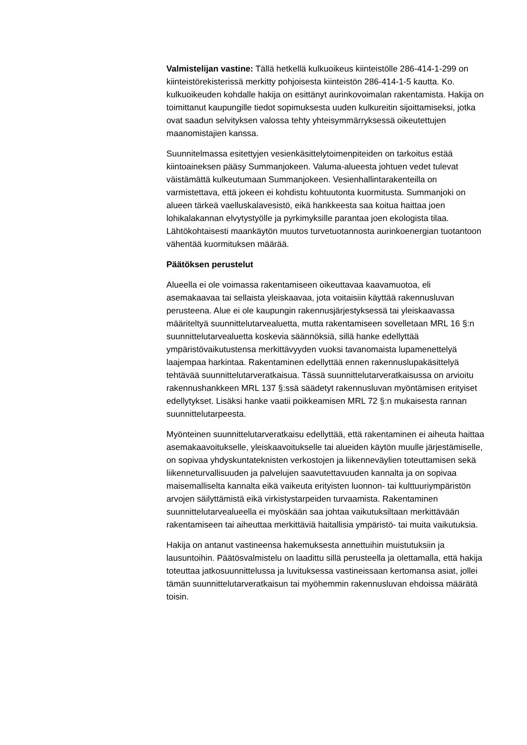Valmistelijan vastine: Tällä hetkellä kulkuoikeus kiinteistölle 286-414-1-299 on kiinteistörekisterissä merkitty pohjoisesta kiinteistön 286-414-1-5 kautta. Ko. kulkuoikeuden kohdalle hakija on esittänyt aurinkovoimalan rakentamista. Hakija on toimittanut kaupungille tiedot sopimuksesta uuden kulkureitin sijoittamiseksi, jotka ovat saadun selvityksen valossa tehty yhteisymmärryksessä oikeutettujen maanomistajien kanssa.
Suunnitelmassa esitettyjen vesienkäsittelytoimenpiteiden on tarkoitus estää kiintoaineksen pääsy Summanjokeen. Valuma-alueesta johtuen vedet tulevat väistämättä kulkeutumaan Summanjokeen. Vesienhallintarakenteilla on varmistettava, että jokeen ei kohdistu kohtuutonta kuormitusta. Summanjoki on alueen tärkeä vaelluskalavesistö, eikä hankkeesta saa koitua haittaa joen lohikalakannan elvytystyölle ja pyrkimyksille parantaa joen ekologista tilaa. Lähtökohtaisesti maankäytön muutos turvetuotannosta aurinkoenergian tuotantoon vähentää kuormituksen määrää.
Päätöksen perustelut
Alueella ei ole voimassa rakentamiseen oikeuttavaa kaavamuotoa, eli asemakaavaa tai sellaista yleiskaavaa, jota voitaisiin käyttää rakennusluvan perusteena. Alue ei ole kaupungin rakennusjärjestyksessä tai yleiskaavassa määriteltyä suunnittelutarvealuetta, mutta rakentamiseen sovelletaan MRL 16 §:n suunnittelutarvealuetta koskevia säännöksiä, sillä hanke edellyttää ympäristövaikutustensa merkittävyyden vuoksi tavanomaista lupamenettelyä laajempaa harkintaa. Rakentaminen edellyttää ennen rakennuslupakäsittelyä tehtävää suunnittelutarveratkaisua. Tässä suunnittelutarveratkaisussa on arvioitu rakennushankkeen MRL 137 §:ssä säädetyt rakennusluvan myöntämisen erityiset edellytykset. Lisäksi hanke vaatii poikkeamisen MRL 72 §:n mukaisesta rannan suunnittelutarpeesta.
Myönteinen suunnittelutarveratkaisu edellyttää, että rakentaminen ei aiheuta haittaa asemakaavoitukselle, yleiskaavoitukselle tai alueiden käytön muulle järjestämiselle, on sopivaa yhdyskuntateknisten verkostojen ja liikenneväylien toteuttamisen sekä liikenneturvallisuuden ja palvelujen saavutettavuuden kannalta ja on sopivaa maisemalliselta kannalta eikä vaikeuta erityisten luonnon- tai kulttuuriympäristön arvojen säilyttämistä eikä virkistystarpeiden turvaamista. Rakentaminen suunnittelutarvealueella ei myöskään saa johtaa vaikutuksiltaan merkittävään rakentamiseen tai aiheuttaa merkittäviä haitallisia ympäristö- tai muita vaikutuksia.
Hakija on antanut vastineensa hakemuksesta annettuihin muistutuksiin ja lausuntoihin. Päätösvalmistelu on laadittu sillä perusteella ja olettamalla, että hakija toteuttaa jatkosuunnittelussa ja luvituksessa vastineissaan kertomansa asiat, jollei tämän suunnittelutarveratkaisun tai myöhemmin rakennusluvan ehdoissa määrätä toisin.